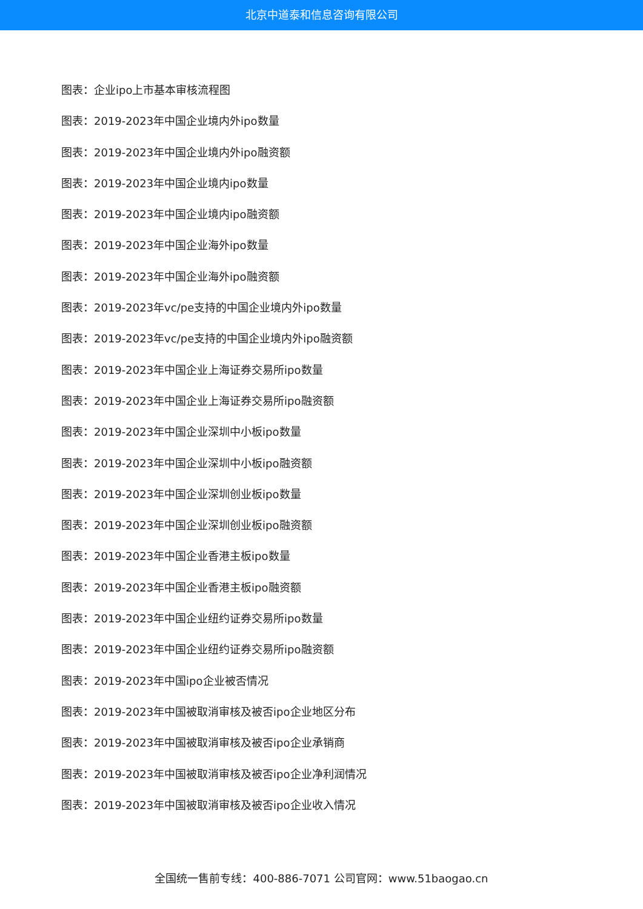北京中道泰和信息咨询有限公司
图表：企业ipo上市基本审核流程图
图表：2019-2023年中国企业境内外ipo数量
图表：2019-2023年中国企业境内外ipo融资额
图表：2019-2023年中国企业境内ipo数量
图表：2019-2023年中国企业境内ipo融资额
图表：2019-2023年中国企业海外ipo数量
图表：2019-2023年中国企业海外ipo融资额
图表：2019-2023年vc/pe支持的中国企业境内外ipo数量
图表：2019-2023年vc/pe支持的中国企业境内外ipo融资额
图表：2019-2023年中国企业上海证券交易所ipo数量
图表：2019-2023年中国企业上海证券交易所ipo融资额
图表：2019-2023年中国企业深圳中小板ipo数量
图表：2019-2023年中国企业深圳中小板ipo融资额
图表：2019-2023年中国企业深圳创业板ipo数量
图表：2019-2023年中国企业深圳创业板ipo融资额
图表：2019-2023年中国企业香港主板ipo数量
图表：2019-2023年中国企业香港主板ipo融资额
图表：2019-2023年中国企业纽约证券交易所ipo数量
图表：2019-2023年中国企业纽约证券交易所ipo融资额
图表：2019-2023年中国ipo企业被否情况
图表：2019-2023年中国被取消审核及被否ipo企业地区分布
图表：2019-2023年中国被取消审核及被否ipo企业承销商
图表：2019-2023年中国被取消审核及被否ipo企业净利润情况
图表：2019-2023年中国被取消审核及被否ipo企业收入情况
全国统一售前专线：400-886-7071 公司官网：www.51baogao.cn